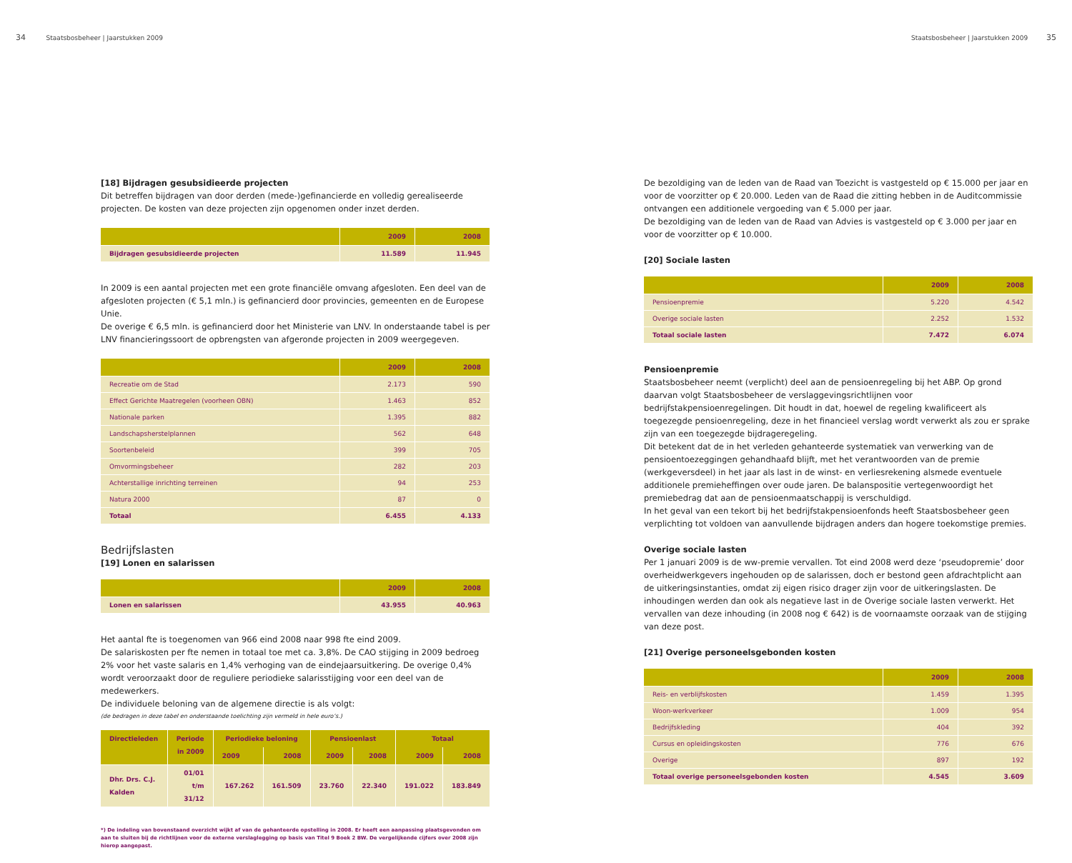34 Staatsbosbeheer | Jaarstukken 2009 Staatsbosbeheer | Jaarstukken 2009 35
[18] Bijdragen gesubsidieerde projecten
Dit betreffen bijdragen van door derden (mede-)gefinancierde en volledig gerealiseerde projecten. De kosten van deze projecten zijn opgenomen onder inzet derden.
| | 2009 | 2008 |
| --- | --- | --- |
| Bijdragen gesubsidieerde projecten | 11.589 | 11.945 |
In 2009 is een aantal projecten met een grote financiële omvang afgesloten. Een deel van de afgesloten projecten (€ 5,1 mln.) is gefinancierd door provincies, gemeenten en de Europese Unie.
De overige € 6,5 mln. is gefinancierd door het Ministerie van LNV. In onderstaande tabel is per LNV financieringssoort de opbrengsten van afgeronde projecten in 2009 weergegeven.
| | 2009 | 2008 |
| --- | --- | --- |
| Recreatie om de Stad | 2.173 | 590 |
| Effect Gerichte Maatregelen (voorheen OBN) | 1.463 | 852 |
| Nationale parken | 1.395 | 882 |
| Landschapsherstelplannen | 562 | 648 |
| Soortenbeleid | 399 | 705 |
| Omvormingsbeheer | 282 | 203 |
| Achterstallige inrichting terreinen | 94 | 253 |
| Natura 2000 | 87 | 0 |
| Totaal | 6.455 | 4.133 |
Bedrijfslasten
[19] Lonen en salarissen
| | 2009 | 2008 |
| --- | --- | --- |
| Lonen en salarissen | 43.955 | 40.963 |
Het aantal fte is toegenomen van 966 eind 2008 naar 998 fte eind 2009.
De salariskosten per fte nemen in totaal toe met ca. 3,8%. De CAO stijging in 2009 bedroeg 2% voor het vaste salaris en 1,4% verhoging van de eindejaarsuitkering. De overige 0,4% wordt veroorzaakt door de reguliere periodieke salarisstijging voor een deel van de medewerkers.
De individuele beloning van de algemene directie is als volgt:
(de bedragen in deze tabel en onderstaande toelichting zijn vermeld in hele euro’s.)
| Directieleden | Periode in 2009 | Periodieke beloning | | Pensioenlast | | Totaal | |
| --- | --- | --- | --- | --- | --- | --- | --- |
| | | 2009 | 2008 | 2009 | 2008 | 2009 | 2008 |
| Dhr. Drs. C.J. Kalden | 01/01 t/m 31/12 | 167.262 | 161.509 | 23.760 | 22.340 | 191.022 | 183.849 |
*) De indeling van bovenstaand overzicht wijkt af van de gehanteerde opstelling in 2008. Er heeft een aanpassing plaatsgevonden om aan te sluiten bij de richtlijnen voor de externe verslaglegging op basis van Titel 9 Boek 2 BW. De vergelijkende cijfers over 2008 zijn hierop aangepast.
De bezoldiging van de leden van de Raad van Toezicht is vastgesteld op € 15.000 per jaar en voor de voorzitter op € 20.000. Leden van de Raad die zitting hebben in de Auditcommissie ontvangen een additionele vergoeding van € 5.000 per jaar.
De bezoldiging van de leden van de Raad van Advies is vastgesteld op € 3.000 per jaar en voor de voorzitter op € 10.000.
[20] Sociale lasten
| | 2009 | 2008 |
| --- | --- | --- |
| Pensioenpremie | 5.220 | 4.542 |
| Overige sociale lasten | 2.252 | 1.532 |
| Totaal sociale lasten | 7.472 | 6.074 |
Pensioenpremie
Staatsbosbeheer neemt (verplicht) deel aan de pensioenregeling bij het ABP. Op grond daarvan volgt Staatsbosbeheer de verslaggevingsrichtlijnen voor bedrijfstakpensioenregelingen. Dit houdt in dat, hoewel de regeling kwalificeert als toegezegde pensioenregeling, deze in het financieel verslag wordt verwerkt als zou er sprake zijn van een toegezegde bijdrageregeling.
Dit betekent dat de in het verleden gehanteerde systematiek van verwerking van de pensioentoezeggingen gehandhaafd blijft, met het verantwoorden van de premie (werkgeversdeel) in het jaar als last in de winst- en verliesrekening alsmede eventuele additionele premieheffingen over oude jaren. De balanspositie vertegenwoordigt het premiebedrag dat aan de pensioenmaatschappij is verschuldigd.
In het geval van een tekort bij het bedrijfstakpensioenfonds heeft Staatsbosbeheer geen verplichting tot voldoen van aanvullende bijdragen anders dan hogere toekomstige premies.
Overige sociale lasten
Per 1 januari 2009 is de ww-premie vervallen. Tot eind 2008 werd deze ‘pseudopremie’ door overheidwerkgevers ingehouden op de salarissen, doch er bestond geen afdrachtplicht aan de uitkeringsinstanties, omdat zij eigen risico drager zijn voor de uitkeringslasten. De inhoudingen werden dan ook als negatieve last in de Overige sociale lasten verwerkt. Het vervallen van deze inhouding (in 2008 nog € 642) is de voornaamste oorzaak van de stijging van deze post.
[21] Overige personeelsgebonden kosten
| | 2009 | 2008 |
| --- | --- | --- |
| Reis- en verblijfskosten | 1.459 | 1.395 |
| Woon-werkverkeer | 1.009 | 954 |
| Bedrijfskleding | 404 | 392 |
| Cursus en opleidingskosten | 776 | 676 |
| Overige | 897 | 192 |
| Totaal overige personeelsgebonden kosten | 4.545 | 3.609 |